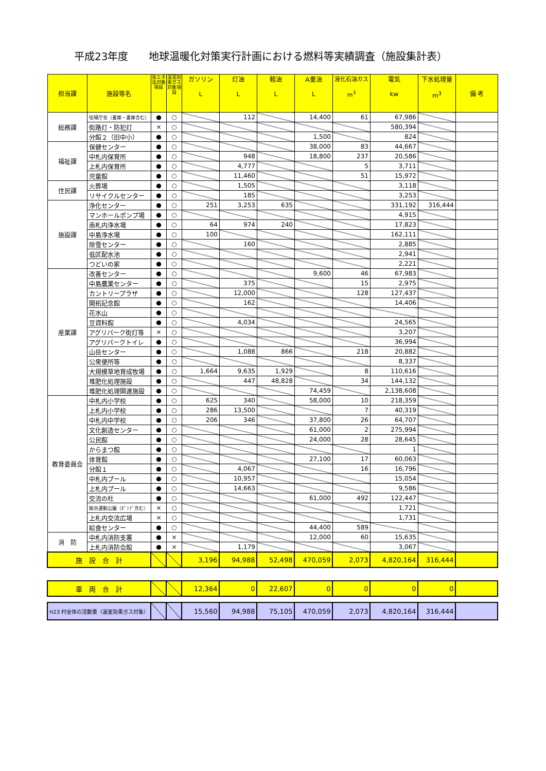平成23年度　　地球温暖化対策実行計画における燃料等実績調査（施設集計表）
| 担当課 | 施設等名 | 省エネ法対象項目 | 温室効果ガス対象項目 | ガソリン L | 灯油 L | 軽油 L | A重油 L | 液化石油ガス m<sup>3</sup> | 電気 kw | 下水処理量 m<sup>3</sup> | 備 考 |
| --- | --- | --- | --- | --- | --- | --- | --- | --- | --- | --- | --- |
| 総務課 | 役場庁舎（書庫・書庫含む） | ● | ○ | | 112 | | 14,400 | 61 | 67,986 | | |
| | 街路灯・防犯灯 | × | ○ | | | | | | 580,394 | | |
| | 分館２（旧中小） | ● | ○ | | | | 1,500 | | 824 | | |
| 福祉課 | 保健センター | ● | ○ | | | | 38,000 | 83 | 44,667 | | |
| | 中札内保育所 | ● | ○ | | 948 | | 18,800 | 237 | 20,586 | | |
| | 上札内保育所 | ● | ○ | | 4,777 | | | 5 | 3,711 | | |
| | 児童館 | ● | ○ | | 11,460 | | | 51 | 15,972 | | |
| 住民課 | 火葬場 | ● | ○ | | 1,505 | | | | 3,118 | | |
| | リサイクルセンター | ● | ○ | | 185 | | | | 3,253 | | |
| 施設課 | 浄化センター | ● | ○ | 251 | 3,253 | 635 | | | 331,192 | 316,444 | |
| | マンホールポンプ場 | ● | ○ | | | | | | 4,915 | | |
| | 南札内浄水場 | ● | ○ | 64 | 974 | 240 | | | 17,823 | | |
| | 中島浄水場 | ● | ○ | 100 | | | | | 162,111 | | |
| | 除雪センター | ● | ○ | | 160 | | | | 2,885 | | |
| | 低区配水池 | ● | ○ | | | | | | 2,941 | | |
| | つどいの家 | ● | ○ | | | | | | 2,221 | | |
| 産業課 | 改善センター | ● | ○ | | | | 9,600 | 46 | 67,983 | | |
| | 中島農業センター | ● | ○ | | 375 | | | 15 | 2,975 | | |
| | カントリープラザ | ● | ○ | | 12,000 | | | 128 | 127,437 | | |
| | 開拓記念館 | ● | ○ | | 162 | | | | 14,406 | | |
| | 花水山 | ● | ○ | | | | | | | | |
| | 豆資料館 | ● | ○ | | 4,034 | | | | 24,565 | | |
| | アグリパーク街灯等 | × | ○ | | | | | | 3,207 | | |
| | アグリパークトイレ | ● | ○ | | | | | | 36,994 | | |
| | 山岳センター | ● | ○ | | 1,088 | 866 | | 218 | 20,882 | | |
| | 公衆便所等 | ● | ○ | | | | | | 8,337 | | |
| | 大規模草地育成牧場 | ● | ○ | 1,664 | 9,635 | 1,929 | | 8 | 110,616 | | |
| | 堆肥化処理施設 | ● | ○ | | 447 | 48,828 | | 34 | 144,132 | | |
| | 堆肥化処理関連施設 | ● | ○ | | | | 74,459 | | 2,138,608 | | |
| 教育委員会 | 中札内小学校 | ● | ○ | 625 | 340 | | 58,000 | 10 | 218,359 | | |
| | 上札内小学校 | ● | ○ | 286 | 13,500 | | | 7 | 40,319 | | |
| | 中札内中学校 | ● | ○ | 206 | 346 | | 37,800 | 26 | 64,707 | | |
| | 文化創造センター | ● | ○ | | | | 61,000 | 2 | 275,994 | | |
| | 公民館 | ● | ○ | | | | 24,000 | 28 | 28,645 | | |
| | からまつ館 | ● | ○ | | | | | | 1 | | |
| | 体育館 | ● | ○ | | | | 27,100 | 17 | 60,063 | | |
| | 分館１ | ● | ○ | | 4,067 | | | 16 | 16,796 | | |
| | 中札内プール | ● | ○ | | 10,957 | | | | 15,054 | | |
| | 上札内プール | ● | ○ | | 14,663 | | | | 9,586 | | |
| | 交流の杜 | ● | ○ | | | | 61,000 | 492 | 122,447 | | |
| | 総合運動公園（ﾎﾟﾝﾌﾟ含む） | × | ○ | | | | | | 1,721 | | |
| | 上札内交流広場 | × | ○ | | | | | | 1,731 | | |
| | 給食センター | ● | ○ | | | | 44,400 | 589 | | | |
| 消 防 | 中札内消防支署 | ● | × | | | | 12,000 | 60 | 15,635 | | |
| | 上札内消防会館 | ● | × | | 1,179 | | | | 3,067 | | |
| 施 設 合 計 | | | | 3,196 | 94,988 | 52,498 | 470,059 | 2,073 | 4,820,164 | 316,444 | |
| 車 両 合 計 | | | | 12,364 | 0 | 22,607 | 0 | 0 | 0 | 0 | |
| H23 村全体の活動量（温室効果ガス対象） | | | | 15,560 | 94,988 | 75,105 | 470,059 | 2,073 | 4,820,164 | 316,444 | |